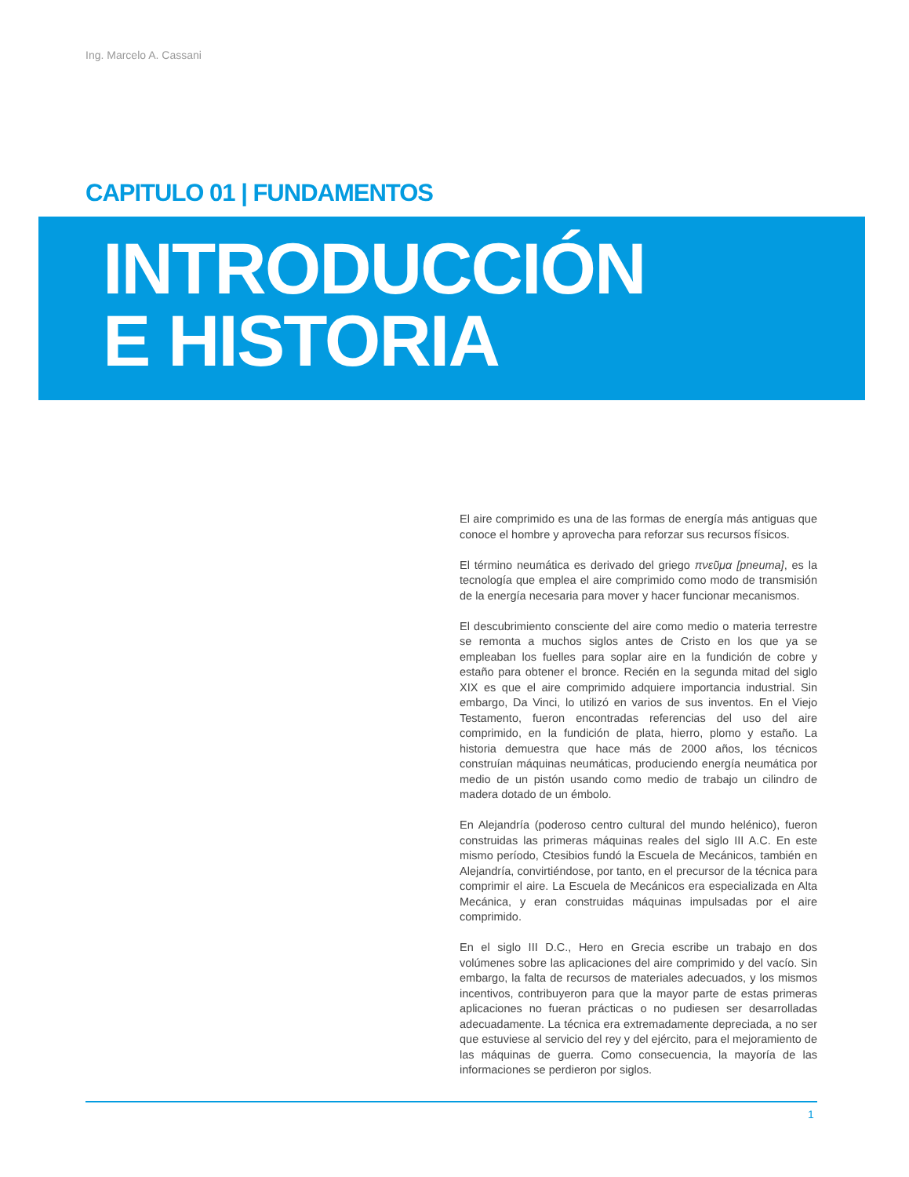Ing. Marcelo A. Cassani
CAPITULO 01 | FUNDAMENTOS
INTRODUCCIÓN
E HISTORIA
El aire comprimido es una de las formas de energía más antiguas que conoce el hombre y aprovecha para reforzar sus recursos físicos.
El término neumática es derivado del griego πνεῦμα [pneuma], es la tecnología que emplea el aire comprimido como modo de transmisión de la energía necesaria para mover y hacer funcionar mecanismos.
El descubrimiento consciente del aire como medio o materia terrestre se remonta a muchos siglos antes de Cristo en los que ya se empleaban los fuelles para soplar aire en la fundición de cobre y estaño para obtener el bronce. Recién en la segunda mitad del siglo XIX es que el aire comprimido adquiere importancia industrial. Sin embargo, Da Vinci, lo utilizó en varios de sus inventos. En el Viejo Testamento, fueron encontradas referencias del uso del aire comprimido, en la fundición de plata, hierro, plomo y estaño. La historia demuestra que hace más de 2000 años, los técnicos construían máquinas neumáticas, produciendo energía neumática por medio de un pistón usando como medio de trabajo un cilindro de madera dotado de un émbolo.
En Alejandría (poderoso centro cultural del mundo helénico), fueron construidas las primeras máquinas reales del siglo III A.C. En este mismo período, Ctesibios fundó la Escuela de Mecánicos, también en Alejandría, convirtiéndose, por tanto, en el precursor de la técnica para comprimir el aire. La Escuela de Mecánicos era especializada en Alta Mecánica, y eran construidas máquinas impulsadas por el aire comprimido.
En el siglo III D.C., Hero en Grecia escribe un trabajo en dos volúmenes sobre las aplicaciones del aire comprimido y del vacío. Sin embargo, la falta de recursos de materiales adecuados, y los mismos incentivos, contribuyeron para que la mayor parte de estas primeras aplicaciones no fueran prácticas o no pudiesen ser desarrolladas adecuadamente. La técnica era extremadamente depreciada, a no ser que estuviese al servicio del rey y del ejército, para el mejoramiento de las máquinas de guerra. Como consecuencia, la mayoría de las informaciones se perdieron por siglos.
1